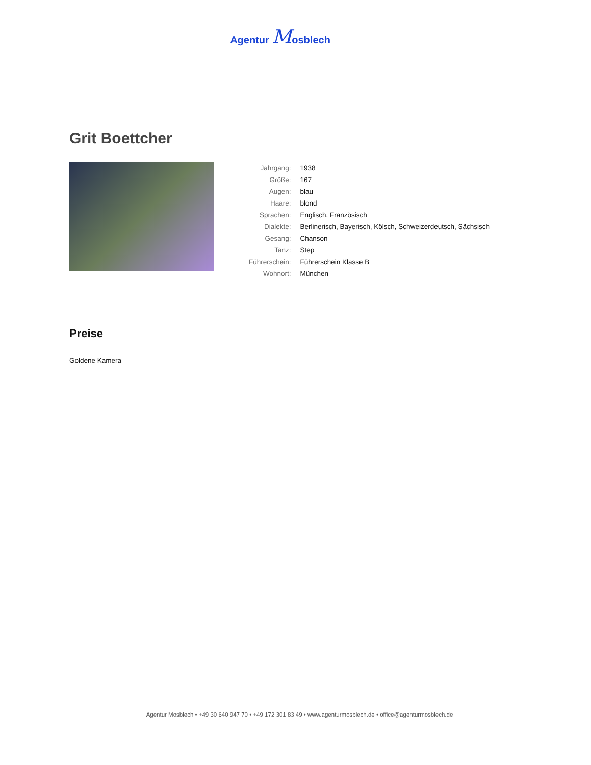Agentur Mosblech
Grit Boettcher
| Jahrgang: | 1938 |
| Größe: | 167 |
| Augen: | blau |
| Haare: | blond |
| Sprachen: | Englisch, Französisch |
| Dialekte: | Berlinerisch, Bayerisch, Kölsch, Schweizerdeutsch, Sächsisch |
| Gesang: | Chanson |
| Tanz: | Step |
| Führerschein: | Führerschein Klasse B |
| Wohnort: | München |
Preise
Goldene Kamera
Agentur Mosblech • +49 30 640 947 70 • +49 172 301 83 49 • www.agenturmosblech.de • office@agenturmosblech.de